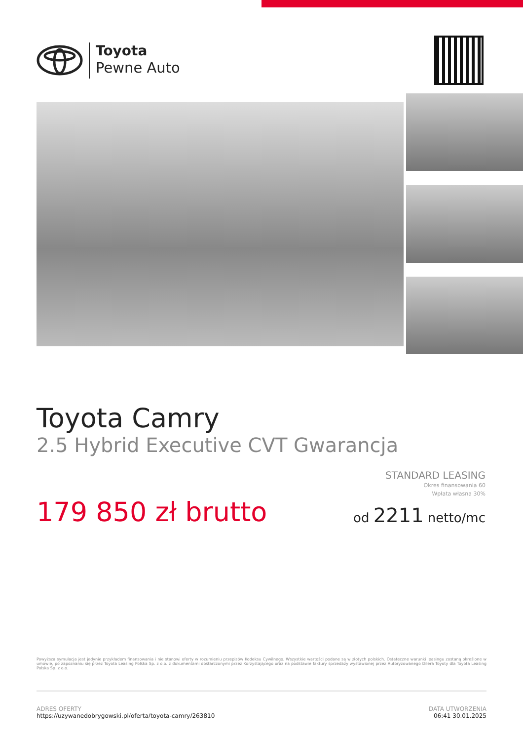Toyota
Pewne Auto
Toyota Camry
2.5 Hybrid Executive CVT Gwarancja
179 850 zł brutto
STANDARD LEASING
Okres finansowania 60
Wpłata własna 30%
od 2211 netto/mc
Powyższa symulacja jest jedynie przykładem finansowania i nie stanowi oferty w rozumieniu przepisów Kodeksu Cywilnego. Wszystkie wartości podane są w złotych polskich. Ostateczne warunki leasingu zostaną określone w umowie, po zapoznaniu się przez Toyota Leasing Polska Sp. z o.o. z dokumentami dostarczonymi przez Korzystającego oraz na podstawie faktury sprzedaży wystawionej przez Autoryzowanego Dilera Toyoty dla Toyota Leasing Polska Sp. z o.o.
ADRES OFERTY
https://uzywanedobrygowski.pl/oferta/toyota-camry/263810
DATA UTWORZENIA
06:41 30.01.2025